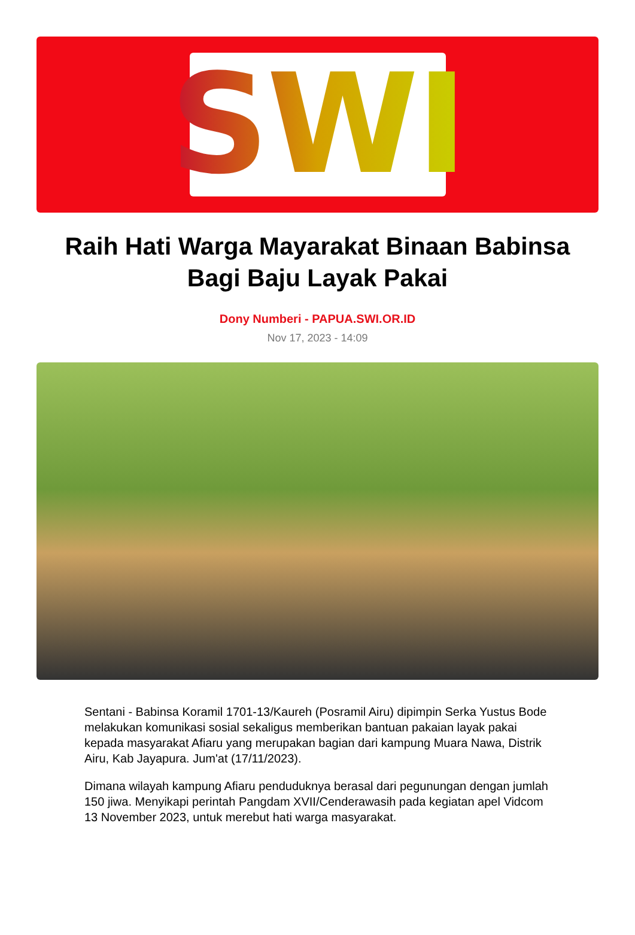SWI
Raih Hati Warga Mayarakat Binaan Babinsa Bagi Baju Layak Pakai
Dony Numberi - PAPUA.SWI.OR.ID
Nov 17, 2023 - 14:09
Sentani - Babinsa Koramil 1701-13/Kaureh (Posramil Airu) dipimpin Serka Yustus Bode melakukan komunikasi sosial sekaligus memberikan bantuan pakaian layak pakai kepada masyarakat Afiaru yang merupakan bagian dari kampung Muara Nawa, Distrik Airu, Kab Jayapura. Jum'at (17/11/2023).
Dimana wilayah kampung Afiaru penduduknya berasal dari pegunungan dengan jumlah 150 jiwa. Menyikapi perintah Pangdam XVII/Cenderawasih pada kegiatan apel Vidcom 13 November 2023, untuk merebut hati warga masyarakat.